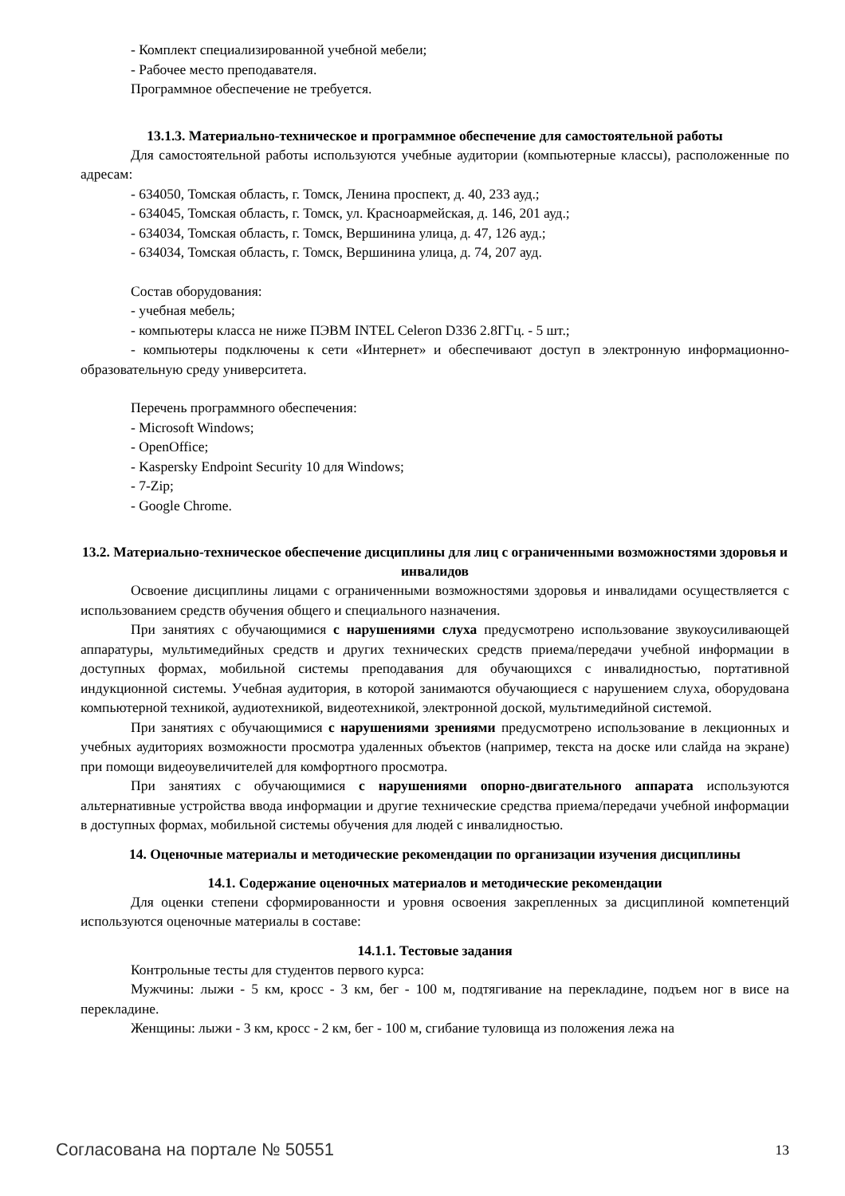- Комплект специализированной учебной мебели;
- Рабочее место преподавателя.
Программное обеспечение не требуется.
13.1.3. Материально-техническое и программное обеспечение для самостоятельной работы
Для самостоятельной работы используются учебные аудитории (компьютерные классы), расположенные по адресам:
- 634050, Томская область, г. Томск, Ленина проспект, д. 40, 233 ауд.;
- 634045, Томская область, г. Томск, ул. Красноармейская, д. 146, 201 ауд.;
- 634034, Томская область, г. Томск, Вершинина улица, д. 47, 126 ауд.;
- 634034, Томская область, г. Томск, Вершинина улица, д. 74, 207 ауд.
Состав оборудования:
- учебная мебель;
- компьютеры класса не ниже ПЭВМ INTEL Celeron D336 2.8ГГц. - 5 шт.;
- компьютеры подключены к сети «Интернет» и обеспечивают доступ в электронную информационно-образовательную среду университета.
Перечень программного обеспечения:
- Microsoft Windows;
- OpenOffice;
- Kaspersky Endpoint Security 10 для Windows;
- 7-Zip;
- Google Chrome.
13.2. Материально-техническое обеспечение дисциплины для лиц с ограниченными возможностями здоровья и инвалидов
Освоение дисциплины лицами с ограниченными возможностями здоровья и инвалидами осуществляется с использованием средств обучения общего и специального назначения.
При занятиях с обучающимися с нарушениями слуха предусмотрено использование звукоусиливающей аппаратуры, мультимедийных средств и других технических средств приема/передачи учебной информации в доступных формах, мобильной системы преподавания для обучающихся с инвалидностью, портативной индукционной системы. Учебная аудитория, в которой занимаются обучающиеся с нарушением слуха, оборудована компьютерной техникой, аудиотехникой, видеотехникой, электронной доской, мультимедийной системой.
При занятиях с обучающимися с нарушениями зрениями предусмотрено использование в лекционных и учебных аудиториях возможности просмотра удаленных объектов (например, текста на доске или слайда на экране) при помощи видеоувеличителей для комфортного просмотра.
При занятиях с обучающимися с нарушениями опорно-двигательного аппарата используются альтернативные устройства ввода информации и другие технические средства приема/передачи учебной информации в доступных формах, мобильной системы обучения для людей с инвалидностью.
14. Оценочные материалы и методические рекомендации по организации изучения дисциплины
14.1. Содержание оценочных материалов и методические рекомендации
Для оценки степени сформированности и уровня освоения закрепленных за дисциплиной компетенций используются оценочные материалы в составе:
14.1.1. Тестовые задания
Контрольные тесты для студентов первого курса:
Мужчины: лыжи - 5 км, кросс - 3 км, бег - 100 м, подтягивание на перекладине, подъем ног в висе на перекладине.
Женщины: лыжи - 3 км, кросс - 2 км, бег - 100 м, сгибание туловища из положения лежа на
Согласована на портале № 50551 13